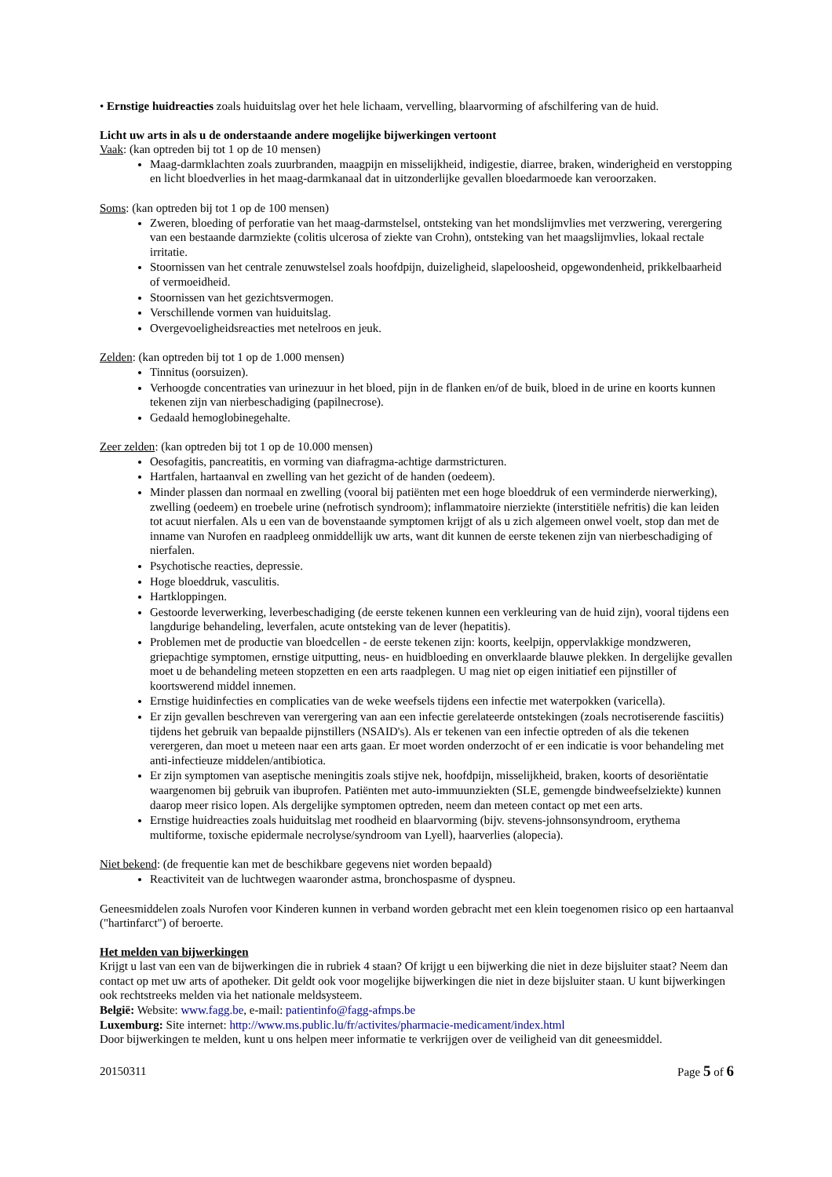• Ernstige huidreacties zoals huiduitslag over het hele lichaam, vervelling, blaarvorming of afschilfering van de huid.
Licht uw arts in als u de onderstaande andere mogelijke bijwerkingen vertoont
Vaak: (kan optreden bij tot 1 op de 10 mensen)
Maag-darmklachten zoals zuurbranden, maagpijn en misselijkheid, indigestie, diarree, braken, winderigheid en verstopping en licht bloedverlies in het maag-darmkanaal dat in uitzonderlijke gevallen bloedarmoede kan veroorzaken.
Soms: (kan optreden bij tot 1 op de 100 mensen)
Zweren, bloeding of perforatie van het maag-darmstelsel, ontsteking van het mondslijmvlies met verzwering, verergering van een bestaande darmziekte (colitis ulcerosa of ziekte van Crohn), ontsteking van het maagslijmvlies, lokaal rectale irritatie.
Stoornissen van het centrale zenuwstelsel zoals hoofdpijn, duizeligheid, slapeloosheid, opgewondenheid, prikkelbaarheid of vermoeidheid.
Stoornissen van het gezichtsvermogen.
Verschillende vormen van huiduitslag.
Overgevoeligheidsreacties met netelroos en jeuk.
Zelden: (kan optreden bij tot 1 op de 1.000 mensen)
Tinnitus (oorsuizen).
Verhoogde concentraties van urinezuur in het bloed, pijn in de flanken en/of de buik, bloed in de urine en koorts kunnen tekenen zijn van nierbeschadiging (papilnecrose).
Gedaald hemoglobinegehalte.
Zeer zelden: (kan optreden bij tot 1 op de 10.000 mensen)
Oesofagitis, pancreatitis, en vorming van diafragma-achtige darmstricturen.
Hartfalen, hartaanval en zwelling van het gezicht of de handen (oedeem).
Minder plassen dan normaal en zwelling (vooral bij patiënten met een hoge bloeddruk of een verminderde nierwerking), zwelling (oedeem) en troebele urine (nefrotisch syndroom); inflammatoire nierziekte (interstitiële nefritis) die kan leiden tot acuut nierfalen. Als u een van de bovenstaande symptomen krijgt of als u zich algemeen onwel voelt, stop dan met de inname van Nurofen en raadpleeg onmiddellijk uw arts, want dit kunnen de eerste tekenen zijn van nierbeschadiging of nierfalen.
Psychotische reacties, depressie.
Hoge bloeddruk, vasculitis.
Hartkloppingen.
Gestoorde leverwerking, leverbeschadiging (de eerste tekenen kunnen een verkleuring van de huid zijn), vooral tijdens een langdurige behandeling, leverfalen, acute ontsteking van de lever (hepatitis).
Problemen met de productie van bloedcellen - de eerste tekenen zijn: koorts, keelpijn, oppervlakkige mondzweren, griepachtige symptomen, ernstige uitputting, neus- en huidbloeding en onverklaarde blauwe plekken. In dergelijke gevallen moet u de behandeling meteen stopzetten en een arts raadplegen. U mag niet op eigen initiatief een pijnstiller of koortswerend middel innemen.
Ernstige huidinfecties en complicaties van de weke weefsels tijdens een infectie met waterpokken (varicella).
Er zijn gevallen beschreven van verergering van aan een infectie gerelateerde ontstekingen (zoals necrotiserende fasciitis) tijdens het gebruik van bepaalde pijnstillers (NSAID's). Als er tekenen van een infectie optreden of als die tekenen verergeren, dan moet u meteen naar een arts gaan. Er moet worden onderzocht of er een indicatie is voor behandeling met anti-infectieuze middelen/antibiotica.
Er zijn symptomen van aseptische meningitis zoals stijve nek, hoofdpijn, misselijkheid, braken, koorts of desoriëntatie waargenomen bij gebruik van ibuprofen. Patiënten met auto-immuunziekten (SLE, gemengde bindweefselziekte) kunnen daarop meer risico lopen. Als dergelijke symptomen optreden, neem dan meteen contact op met een arts.
Ernstige huidreacties zoals huiduitslag met roodheid en blaarvorming (bijv. stevens-johnsonsyndroom, erythema multiforme, toxische epidermale necrolyse/syndroom van Lyell), haarverlies (alopecia).
Niet bekend: (de frequentie kan met de beschikbare gegevens niet worden bepaald)
Reactiviteit van de luchtwegen waaronder astma, bronchospasme of dyspneu.
Geneesmiddelen zoals Nurofen voor Kinderen kunnen in verband worden gebracht met een klein toegenomen risico op een hartaanval ("hartinfarct") of beroerte.
Het melden van bijwerkingen
Krijgt u last van een van de bijwerkingen die in rubriek 4 staan? Of krijgt u een bijwerking die niet in deze bijsluiter staat? Neem dan contact op met uw arts of apotheker. Dit geldt ook voor mogelijke bijwerkingen die niet in deze bijsluiter staan. U kunt bijwerkingen ook rechtstreeks melden via het nationale meldsysteem.
België: Website: www.fagg.be, e-mail: patientinfo@fagg-afmps.be
Luxemburg: Site internet: http://www.ms.public.lu/fr/activites/pharmacie-medicament/index.html
Door bijwerkingen te melden, kunt u ons helpen meer informatie te verkrijgen over de veiligheid van dit geneesmiddel.
20150311 Page 5 of 6